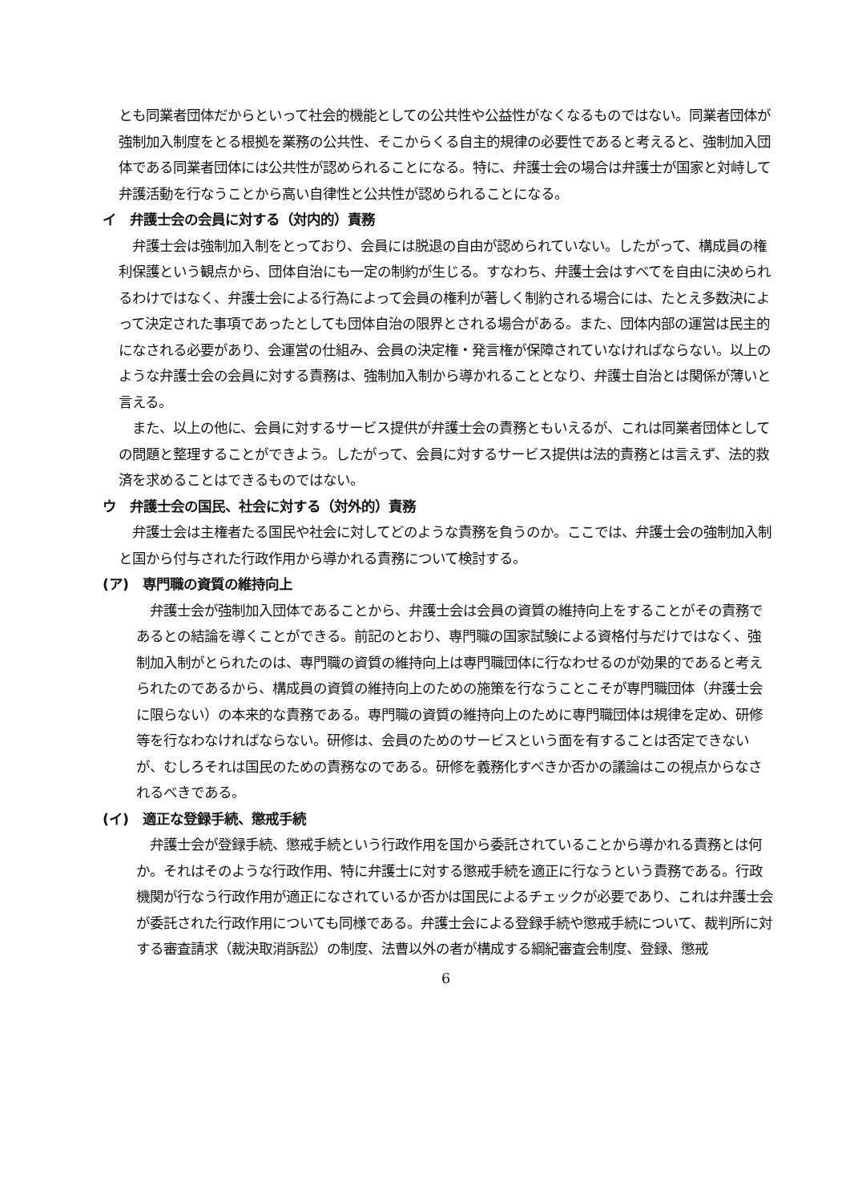とも同業者団体だからといって社会的機能としての公共性や公益性がなくなるものではない。同業者団体が強制加入制度をとる根拠を業務の公共性、そこからくる自主的規律の必要性であると考えると、強制加入団体である同業者団体には公共性が認められることになる。特に、弁護士会の場合は弁護士が国家と対峙して弁護活動を行なうことから高い自律性と公共性が認められることになる。
イ　弁護士会の会員に対する（対内的）責務
　弁護士会は強制加入制をとっており、会員には脱退の自由が認められていない。したがって、構成員の権利保護という観点から、団体自治にも一定の制約が生じる。すなわち、弁護士会はすべてを自由に決められるわけではなく、弁護士会による行為によって会員の権利が著しく制約される場合には、たとえ多数決によって決定された事項であったとしても団体自治の限界とされる場合がある。また、団体内部の運営は民主的になされる必要があり、会運営の仕組み、会員の決定権・発言権が保障されていなければならない。以上のような弁護士会の会員に対する責務は、強制加入制から導かれることとなり、弁護士自治とは関係が薄いと言える。
　また、以上の他に、会員に対するサービス提供が弁護士会の責務ともいえるが、これは同業者団体としての問題と整理することができよう。したがって、会員に対するサービス提供は法的責務とは言えず、法的救済を求めることはできるものではない。
ウ　弁護士会の国民、社会に対する（対外的）責務
　弁護士会は主権者たる国民や社会に対してどのような責務を負うのか。ここでは、弁護士会の強制加入制と国から付与された行政作用から導かれる責務について検討する。
(ア)　専門職の資質の維持向上
　弁護士会が強制加入団体であることから、弁護士会は会員の資質の維持向上をすることがその責務であるとの結論を導くことができる。前記のとおり、専門職の国家試験による資格付与だけではなく、強制加入制がとられたのは、専門職の資質の維持向上は専門職団体に行なわせるのが効果的であると考えられたのであるから、構成員の資質の維持向上のための施策を行なうことこそが専門職団体（弁護士会に限らない）の本来的な責務である。専門職の資質の維持向上のために専門職団体は規律を定め、研修等を行なわなければならない。研修は、会員のためのサービスという面を有することは否定できないが、むしろそれは国民のための責務なのである。研修を義務化すべきか否かの議論はこの視点からなされるべきである。
(イ)　適正な登録手続、懲戒手続
　弁護士会が登録手続、懲戒手続という行政作用を国から委託されていることから導かれる責務とは何か。それはそのような行政作用、特に弁護士に対する懲戒手続を適正に行なうという責務である。行政機関が行なう行政作用が適正になされているか否かは国民によるチェックが必要であり、これは弁護士会が委託された行政作用についても同様である。弁護士会による登録手続や懲戒手続について、裁判所に対する審査請求（裁決取消訴訟）の制度、法曹以外の者が構成する綱紀審査会制度、登録、懲戒
6